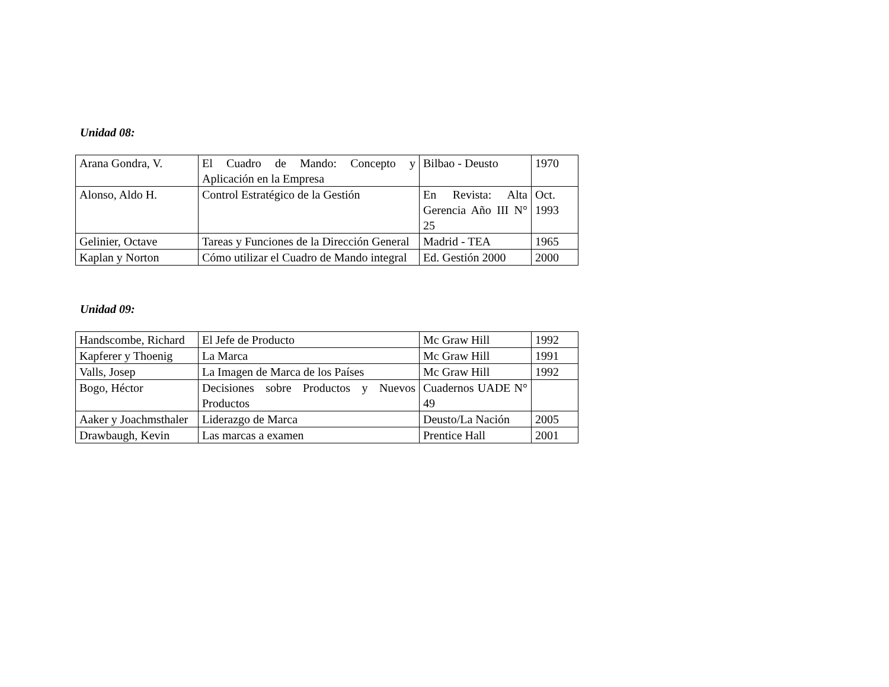Unidad 08:
| Arana Gondra, V. | El Cuadro de Mando: Concepto y Aplicación en la Empresa | Bilbao - Deusto | 1970 |
| Alonso, Aldo H. | Control Estratégico de la Gestión | En Revista: Alta Gerencia Año III N° 25 | Oct. 1993 |
| Gelinier, Octave | Tareas y Funciones de la Dirección General | Madrid - TEA | 1965 |
| Kaplan y Norton | Cómo utilizar el Cuadro de Mando integral | Ed. Gestión 2000 | 2000 |
Unidad 09:
| Handscombe, Richard | El Jefe de Producto | Mc Graw Hill | 1992 |
| Kapferer y Thoenig | La Marca | Mc Graw Hill | 1991 |
| Valls, Josep | La Imagen de Marca de los Países | Mc Graw Hill | 1992 |
| Bogo, Héctor | Decisiones sobre Productos y Nuevos Productos | Cuadernos UADE N° 49 | |
| Aaker y Joachmsthaler | Liderazgo de Marca | Deusto/La Nación | 2005 |
| Drawbaugh, Kevin | Las marcas a examen | Prentice Hall | 2001 |